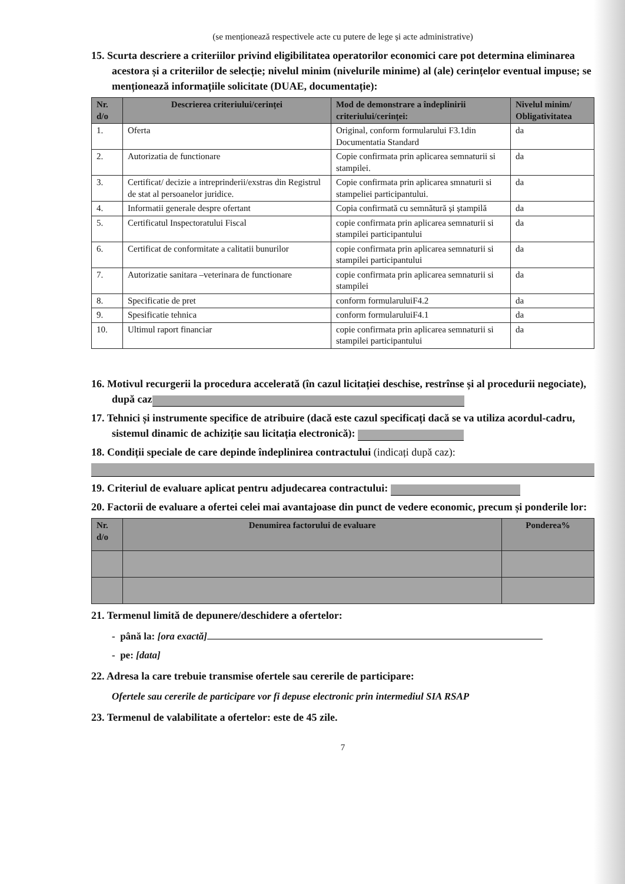(se menționează respectivele acte cu putere de lege și acte administrative)
15. Scurta descriere a criteriilor privind eligibilitatea operatorilor economici care pot determina eliminarea acestora și a criteriilor de selecție; nivelul minim (nivelurile minime) al (ale) cerințelor eventual impuse; se menționează informațiile solicitate (DUAE, documentație):
| Nr. d/o | Descrierea criteriului/cerinței | Mod de demonstrare a îndeplinirii criteriului/cerinței: | Nivelul minim/ Obligativitatea |
| --- | --- | --- | --- |
| 1. | Oferta | Original, conform formularului F3.1din Documentatia Standard | da |
| 2. | Autorizatia de functionare | Copie confirmata prin aplicarea semnaturii si stampilei. | da |
| 3. | Certificat/ decizie a intreprinderii/exstras din Registrul de stat al persoanelor juridice. | Copie confirmata prin aplicarea smnaturii si stampeliei participantului. | da |
| 4. | Informatii generale despre ofertant | Copia confirmată cu semnătură și ștampilă | da |
| 5. | Certificatul Inspectoratului Fiscal | copie confirmata prin aplicarea semnaturii si stampilei participantului | da |
| 6. | Certificat de conformitate a calitatii bunurilor | copie confirmata prin aplicarea semnaturii si stampilei participantului | da |
| 7. | Autorizatie sanitara –veterinara de functionare | copie confirmata prin aplicarea semnaturii si stampilei | da |
| 8. | Specificatie de pret | conform formularuluiF4.2 | da |
| 9. | Spesificatie tehnica | conform formularuluiF4.1 | da |
| 10. | Ultimul raport financiar | copie confirmata prin aplicarea semnaturii si stampilei participantului | da |
16. Motivul recurgerii la procedura accelerată (în cazul licitației deschise, restrînse și al procedurii negociate), după caz
17. Tehnici și instrumente specifice de atribuire (dacă este cazul specificați dacă se va utiliza acordul-cadru, sistemul dinamic de achiziție sau licitația electronică):
18. Condiții speciale de care depinde îndeplinirea contractului (indicați după caz):
19. Criteriul de evaluare aplicat pentru adjudecarea contractului:
20. Factorii de evaluare a ofertei celei mai avantajoase din punct de vedere economic, precum și ponderile lor:
| Nr. d/o | Denumirea factorului de evaluare | Ponderea% |
| --- | --- | --- |
21. Termenul limită de depunere/deschidere a ofertelor:
- până la: [ora exactă]
- pe: [data]
22. Adresa la care trebuie transmise ofertele sau cererile de participare:
Ofertele sau cererile de participare vor fi depuse electronic prin intermediul SIA RSAP
23. Termenul de valabilitate a ofertelor: este de 45 zile.
7